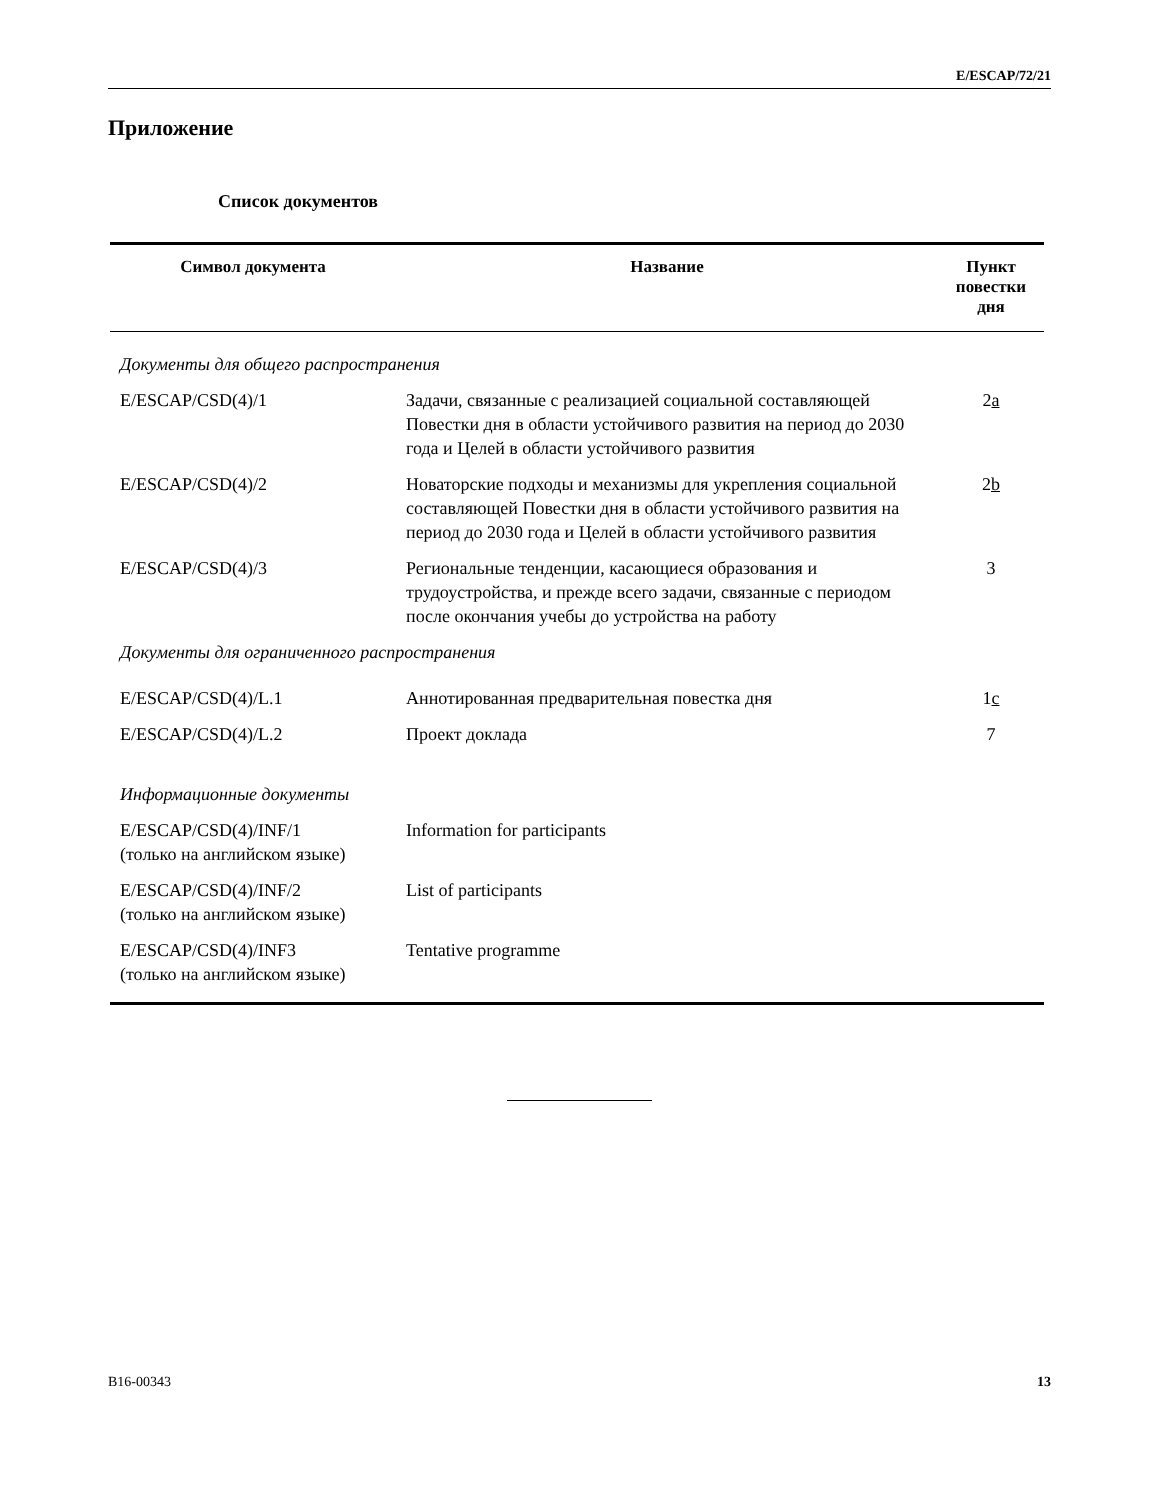E/ESCAP/72/21
Приложение
Список документов
| Символ документа | Название | Пункт повестки дня |
| --- | --- | --- |
| Документы для общего распространения | | |
| E/ESCAP/CSD(4)/1 | Задачи, связанные с реализацией социальной составляющей Повестки дня в области устойчивого развития на период до 2030 года и Целей в области устойчивого развития | 2 a |
| E/ESCAP/CSD(4)/2 | Новаторские подходы и механизмы для укрепления социальной составляющей Повестки дня в области устойчивого развития на период до 2030 года и Целей в области устойчивого развития | 2 b |
| E/ESCAP/CSD(4)/3 | Региональные тенденции, касающиеся образования и трудоустройства, и прежде всего задачи, связанные с периодом после окончания учебы до устройства на работу | 3 |
| Документы для ограниченного распространения | | |
| E/ESCAP/CSD(4)/L.1 | Аннотированная предварительная повестка дня | 1 c |
| E/ESCAP/CSD(4)/L.2 | Проект доклада | 7 |
| Информационные документы | | |
| E/ESCAP/CSD(4)/INF/1 (только на английском языке) | Information for participants | |
| E/ESCAP/CSD(4)/INF/2 (только на английском языке) | List of participants | |
| E/ESCAP/CSD(4)/INF3 (только на английском языке) | Tentative programme | |
B16-00343 13